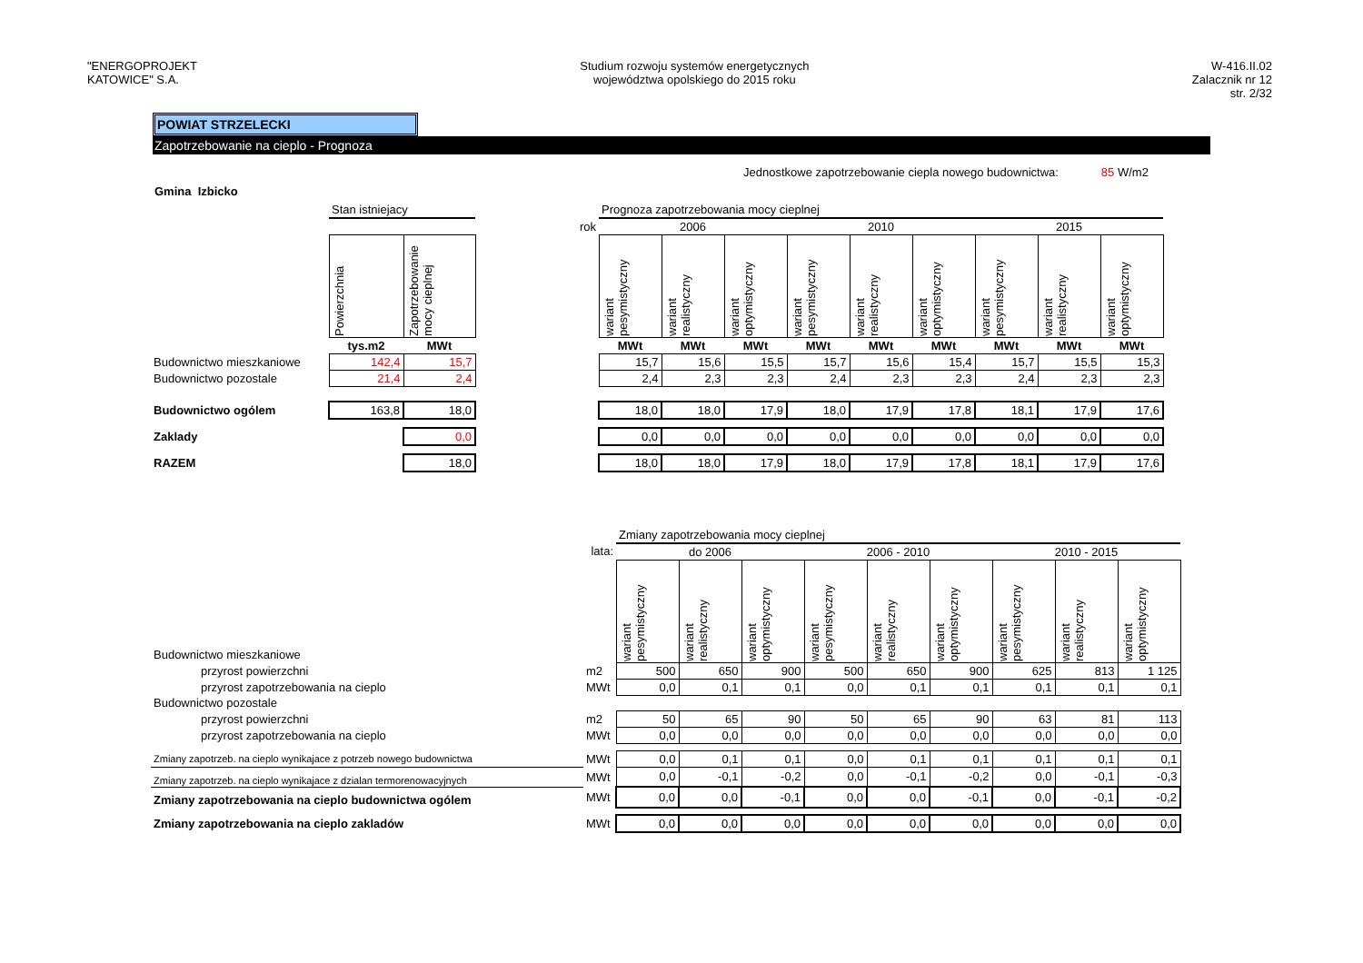"ENERGOPROJEKT
KATOWICE" S.A.
Studium rozwoju systemów energetycznych
województwa opolskiego do 2015 roku
W-416.II.02
Zalacznik nr 12
str. 2/32
POWIAT STRZELECKI
Zapotrzebowanie na cieplo - Prognoza
Jednostkowe zapotrzebowanie ciepla nowego budownictwa: 85 W/m2
Gmina Izbicko
| | Stan istniejacy | | | Prognoza zapotrzebowania mocy cieplnej | | | | | | | | |
| | | | rok | 2006 | | | 2010 | | | 2015 | | |
| | Powierzchnia | Zapotrzebowanie mocy cieplnej | | wariant pesymistyczny | wariant realistyczny | wariant optymistyczny | wariant pesymistyczny | wariant realistyczny | wariant optymistyczny | wariant pesymistyczny | wariant realistyczny | wariant optymistyczny |
| | tys.m2 | MWt | | MWt | MWt | MWt | MWt | MWt | MWt | MWt | MWt | MWt |
| Budownictwo mieszkaniowe | 142,4 | 15,7 | | 15,7 | 15,6 | 15,5 | 15,7 | 15,6 | 15,4 | 15,7 | 15,5 | 15,3 |
| Budownictwo pozostale | 21,4 | 2,4 | | 2,4 | 2,3 | 2,3 | 2,4 | 2,3 | 2,3 | 2,4 | 2,3 | 2,3 |
| Budownictwo ogólem | 163,8 | 18,0 | | 18,0 | 18,0 | 17,9 | 18,0 | 17,9 | 17,8 | 18,1 | 17,9 | 17,6 |
| Zaklady | | 0,0 | | 0,0 | 0,0 | 0,0 | 0,0 | 0,0 | 0,0 | 0,0 | 0,0 | 0,0 |
| RAZEM | | 18,0 | | 18,0 | 18,0 | 17,9 | 18,0 | 17,9 | 17,8 | 18,1 | 17,9 | 17,6 |
| | | Zmiany zapotrzebowania mocy cieplnej | | | | | | | | |
| | lata: | do 2006 | | | 2006 - 2010 | | | 2010 - 2015 | | |
| Budownictwo mieszkaniowe | | wariant pesymistyczny | wariant realistyczny | wariant optymistyczny | wariant pesymistyczny | wariant realistyczny | wariant optymistyczny | wariant pesymistyczny | wariant realistyczny | wariant optymistyczny |
| przyrost powierzchni | m2 | 500 | 650 | 900 | 500 | 650 | 900 | 625 | 813 | 1 125 |
| przyrost zapotrzebowania na cieplo | MWt | 0,0 | 0,1 | 0,1 | 0,0 | 0,1 | 0,1 | 0,1 | 0,1 | 0,1 |
| Budownictwo pozostale | | | | | | | | | | |
| przyrost powierzchni | m2 | 50 | 65 | 90 | 50 | 65 | 90 | 63 | 81 | 113 |
| przyrost zapotrzebowania na cieplo | MWt | 0,0 | 0,0 | 0,0 | 0,0 | 0,0 | 0,0 | 0,0 | 0,0 | 0,0 |
| Zmiany zapotrzeb. na cieplo wynikajace z potrzeb nowego budownictwa | MWt | 0,0 | 0,1 | 0,1 | 0,0 | 0,1 | 0,1 | 0,1 | 0,1 | 0,1 |
| Zmiany zapotrzeb. na cieplo wynikajace z dzialan termorenowacyjnych | MWt | 0,0 | -0,1 | -0,2 | 0,0 | -0,1 | -0,2 | 0,0 | -0,1 | -0,3 |
| Zmiany zapotrzebowania na cieplo budownictwa ogólem | MWt | 0,0 | 0,0 | -0,1 | 0,0 | 0,0 | -0,1 | 0,0 | -0,1 | -0,2 |
| Zmiany zapotrzebowania na cieplo zakladów | MWt | 0,0 | 0,0 | 0,0 | 0,0 | 0,0 | 0,0 | 0,0 | 0,0 | 0,0 |